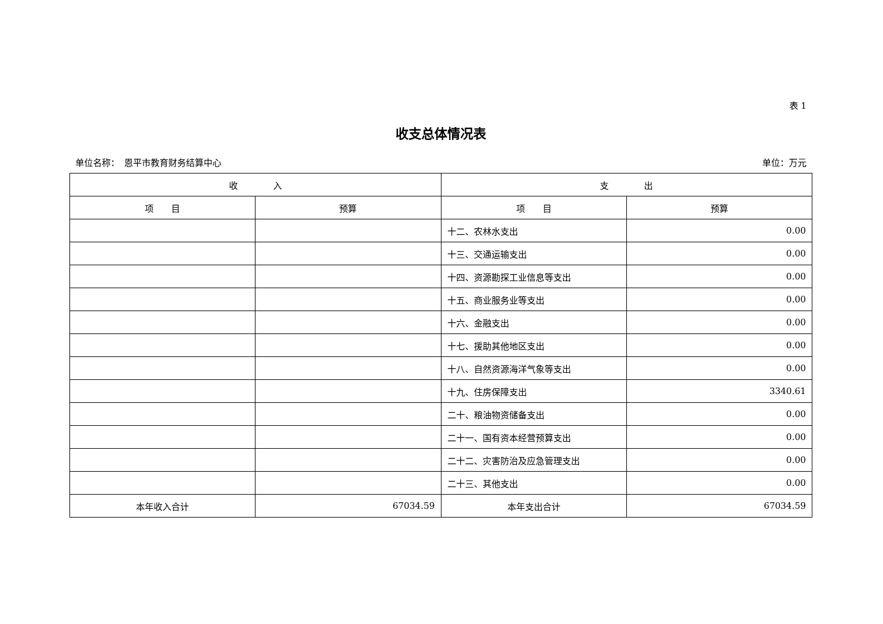表 1
收支总体情况表
单位名称：　恩平市教育财务结算中心 单位：万元
| 收 入 | | 支 出 | |
| --- | --- | --- | --- |
| 项 目 | 预算 | 项 目 | 预算 |
| | | 十二、农林水支出 | 0.00 |
| | | 十三、交通运输支出 | 0.00 |
| | | 十四、资源勘探工业信息等支出 | 0.00 |
| | | 十五、商业服务业等支出 | 0.00 |
| | | 十六、金融支出 | 0.00 |
| | | 十七、援助其他地区支出 | 0.00 |
| | | 十八、自然资源海洋气象等支出 | 0.00 |
| | | 十九、住房保障支出 | 3340.61 |
| | | 二十、粮油物资储备支出 | 0.00 |
| | | 二十一、国有资本经营预算支出 | 0.00 |
| | | 二十二、灾害防治及应急管理支出 | 0.00 |
| | | 二十三、其他支出 | 0.00 |
| 本年收入合计 | 67034.59 | 本年支出合计 | 67034.59 |